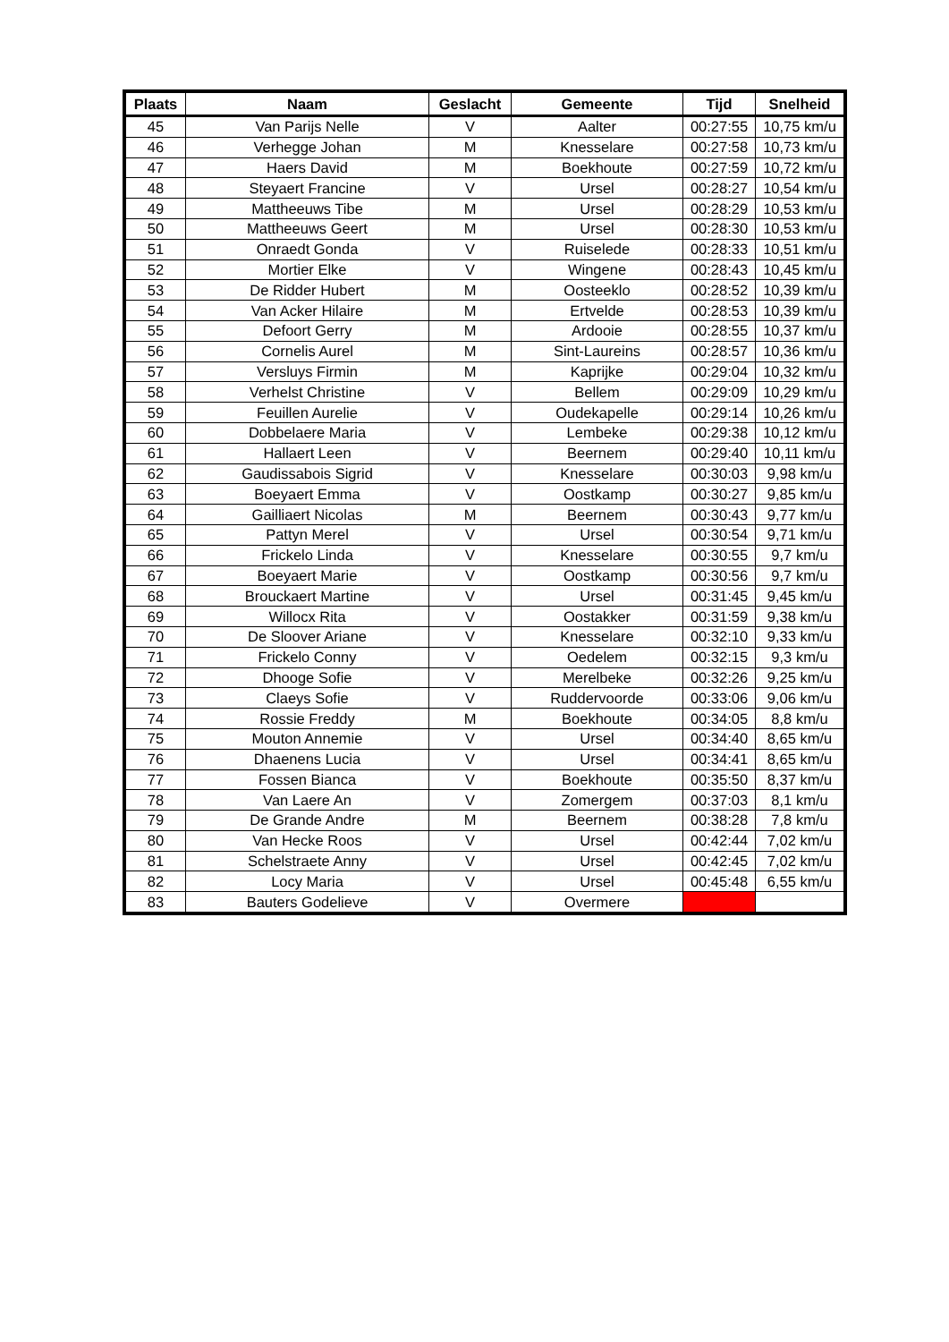| Plaats | Naam | Geslacht | Gemeente | Tijd | Snelheid |
| --- | --- | --- | --- | --- | --- |
| 45 | Van Parijs Nelle | V | Aalter | 00:27:55 | 10,75 km/u |
| 46 | Verhegge Johan | M | Knesselare | 00:27:58 | 10,73 km/u |
| 47 | Haers David | M | Boekhoute | 00:27:59 | 10,72 km/u |
| 48 | Steyaert Francine | V | Ursel | 00:28:27 | 10,54 km/u |
| 49 | Mattheeuws Tibe | M | Ursel | 00:28:29 | 10,53 km/u |
| 50 | Mattheeuws Geert | M | Ursel | 00:28:30 | 10,53 km/u |
| 51 | Onraedt Gonda | V | Ruiselede | 00:28:33 | 10,51 km/u |
| 52 | Mortier Elke | V | Wingene | 00:28:43 | 10,45 km/u |
| 53 | De Ridder Hubert | M | Oosteeklo | 00:28:52 | 10,39 km/u |
| 54 | Van Acker Hilaire | M | Ertvelde | 00:28:53 | 10,39 km/u |
| 55 | Defoort Gerry | M | Ardooie | 00:28:55 | 10,37 km/u |
| 56 | Cornelis Aurel | M | Sint-Laureins | 00:28:57 | 10,36 km/u |
| 57 | Versluys Firmin | M | Kaprijke | 00:29:04 | 10,32 km/u |
| 58 | Verhelst Christine | V | Bellem | 00:29:09 | 10,29 km/u |
| 59 | Feuillen Aurelie | V | Oudekapelle | 00:29:14 | 10,26 km/u |
| 60 | Dobbelaere Maria | V | Lembeke | 00:29:38 | 10,12 km/u |
| 61 | Hallaert Leen | V | Beernem | 00:29:40 | 10,11 km/u |
| 62 | Gaudissabois Sigrid | V | Knesselare | 00:30:03 | 9,98 km/u |
| 63 | Boeyaert Emma | V | Oostkamp | 00:30:27 | 9,85 km/u |
| 64 | Gailliaert Nicolas | M | Beernem | 00:30:43 | 9,77 km/u |
| 65 | Pattyn Merel | V | Ursel | 00:30:54 | 9,71 km/u |
| 66 | Frickelo Linda | V | Knesselare | 00:30:55 | 9,7 km/u |
| 67 | Boeyaert Marie | V | Oostkamp | 00:30:56 | 9,7 km/u |
| 68 | Brouckaert Martine | V | Ursel | 00:31:45 | 9,45 km/u |
| 69 | Willocx Rita | V | Oostakker | 00:31:59 | 9,38 km/u |
| 70 | De Sloover Ariane | V | Knesselare | 00:32:10 | 9,33 km/u |
| 71 | Frickelo Conny | V | Oedelem | 00:32:15 | 9,3 km/u |
| 72 | Dhooge Sofie | V | Merelbeke | 00:32:26 | 9,25 km/u |
| 73 | Claeys Sofie | V | Ruddervoorde | 00:33:06 | 9,06 km/u |
| 74 | Rossie Freddy | M | Boekhoute | 00:34:05 | 8,8 km/u |
| 75 | Mouton Annemie | V | Ursel | 00:34:40 | 8,65 km/u |
| 76 | Dhaenens Lucia | V | Ursel | 00:34:41 | 8,65 km/u |
| 77 | Fossen Bianca | V | Boekhoute | 00:35:50 | 8,37 km/u |
| 78 | Van Laere An | V | Zomergem | 00:37:03 | 8,1 km/u |
| 79 | De Grande Andre | M | Beernem | 00:38:28 | 7,8 km/u |
| 80 | Van Hecke Roos | V | Ursel | 00:42:44 | 7,02 km/u |
| 81 | Schelstraete Anny | V | Ursel | 00:42:45 | 7,02 km/u |
| 82 | Locy Maria | V | Ursel | 00:45:48 | 6,55 km/u |
| 83 | Bauters Godelieve | V | Overmere | | |